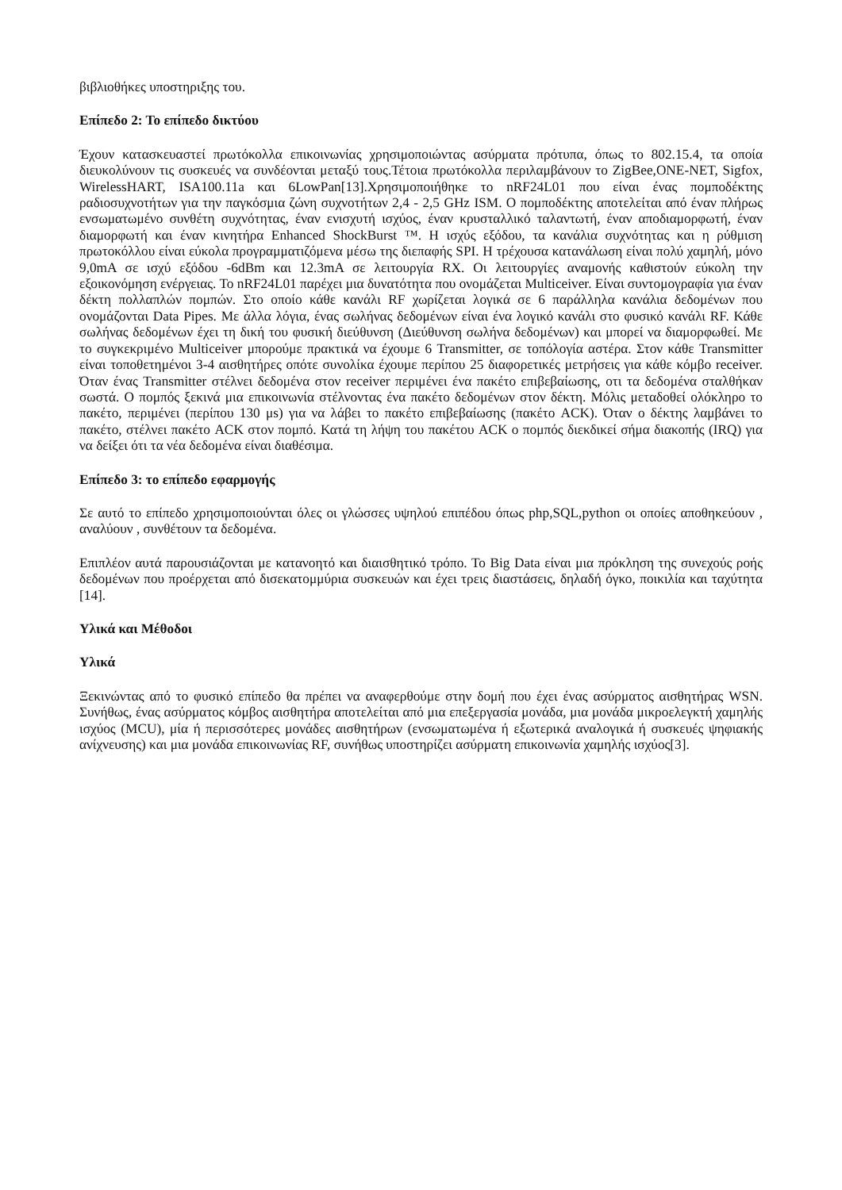βιβλιοθήκες υποστηριξης του.
Επίπεδο 2: Το επίπεδο δικτύου
Έχουν κατασκευαστεί πρωτόκολλα επικοινωνίας χρησιμοποιώντας ασύρματα πρότυπα, όπως το 802.15.4, τα οποία διευκολύνουν τις συσκευές να συνδέονται μεταξύ τους.Τέτοια πρωτόκολλα περιλαμβάνουν το ZigBee,ONE-NET, Sigfox, WirelessHART, ISA100.11a και 6LowPan[13].Χρησιμοποιήθηκε το nRF24L01 που είναι ένας πομποδέκτης ραδιοσυχνοτήτων για την παγκόσμια ζώνη συχνοτήτων 2,4 - 2,5 GHz ISM. Ο πομποδέκτης αποτελείται από έναν πλήρως ενσωματωμένο συνθέτη συχνότητας, έναν ενισχυτή ισχύος, έναν κρυσταλλικό ταλαντωτή, έναν αποδιαμορφωτή, έναν διαμορφωτή και έναν κινητήρα Enhanced ShockBurst ™. Η ισχύς εξόδου, τα κανάλια συχνότητας και η ρύθμιση πρωτοκόλλου είναι εύκολα προγραμματιζόμενα μέσω της διεπαφής SPI. Η τρέχουσα κατανάλωση είναι πολύ χαμηλή, μόνο 9,0mA σε ισχύ εξόδου -6dBm και 12.3mA σε λειτουργία RX. Οι λειτουργίες αναμονής καθιστούν εύκολη την εξοικονόμηση ενέργειας. Το nRF24L01 παρέχει μια δυνατότητα που ονομάζεται Multiceiver. Είναι συντομογραφία για έναν δέκτη πολλαπλών πομπών. Στο οποίο κάθε κανάλι RF χωρίζεται λογικά σε 6 παράλληλα κανάλια δεδομένων που ονομάζονται Data Pipes. Με άλλα λόγια, ένας σωλήνας δεδομένων είναι ένα λογικό κανάλι στο φυσικό κανάλι RF. Κάθε σωλήνας δεδομένων έχει τη δική του φυσική διεύθυνση (Διεύθυνση σωλήνα δεδομένων) και μπορεί να διαμορφωθεί. Με το συγκεκριμένο Multiceiver μπορούμε πρακτικά να έχουμε 6 Transmitter, σε τοπόλογία αστέρα. Στον κάθε Transmitter είναι τοποθετημένοι 3-4 αισθητήρες οπότε συνολίκα έχουμε περίπου 25 διαφορετικές μετρήσεις για κάθε κόμβο receiver. Όταν ένας Transmitter στέλνει δεδομένα στον receiver περιμένει ένα πακέτο επιβεβαίωσης, οτι τα δεδομένα σταλθήκαν σωστά. Ο πομπός ξεκινά μια επικοινωνία στέλνοντας ένα πακέτο δεδομένων στον δέκτη. Μόλις μεταδοθεί ολόκληρο το πακέτο, περιμένει (περίπου 130 μs) για να λάβει το πακέτο επιβεβαίωσης (πακέτο ACK). Όταν ο δέκτης λαμβάνει το πακέτο, στέλνει πακέτο ACK στον πομπό. Κατά τη λήψη του πακέτου ACK ο πομπός διεκδικεί σήμα διακοπής (IRQ) για να δείξει ότι τα νέα δεδομένα είναι διαθέσιμα.
Επίπεδο 3: το επίπεδο εφαρμογής
Σε αυτό το επίπεδο χρησιμοποιούνται όλες οι γλώσσες υψηλού επιπέδου όπως php,SQL,python οι οποίες αποθηκεύουν , αναλύουν , συνθέτουν τα δεδομένα.
Επιπλέον αυτά παρουσιάζονται με κατανοητό και διαισθητικό τρόπο. Το Big Data είναι μια πρόκληση της συνεχούς ροής δεδομένων που προέρχεται από δισεκατομμύρια συσκευών και έχει τρεις διαστάσεις, δηλαδή όγκο, ποικιλία και ταχύτητα [14].
Υλικά και Μέθοδοι
Υλικά
Ξεκινώντας από το φυσικό επίπεδο θα πρέπει να αναφερθούμε στην δομή που έχει ένας ασύρματος αισθητήρας WSN. Συνήθως, ένας ασύρματος κόμβος αισθητήρα αποτελείται από μια επεξεργασία μονάδα, μια μονάδα μικροελεγκτή χαμηλής ισχύος (MCU), μία ή περισσότερες μονάδες αισθητήρων (ενσωματωμένα ή εξωτερικά αναλογικά ή συσκευές ψηφιακής ανίχνευσης) και μια μονάδα επικοινωνίας RF, συνήθως υποστηρίζει ασύρματη επικοινωνία χαμηλής ισχύος[3].